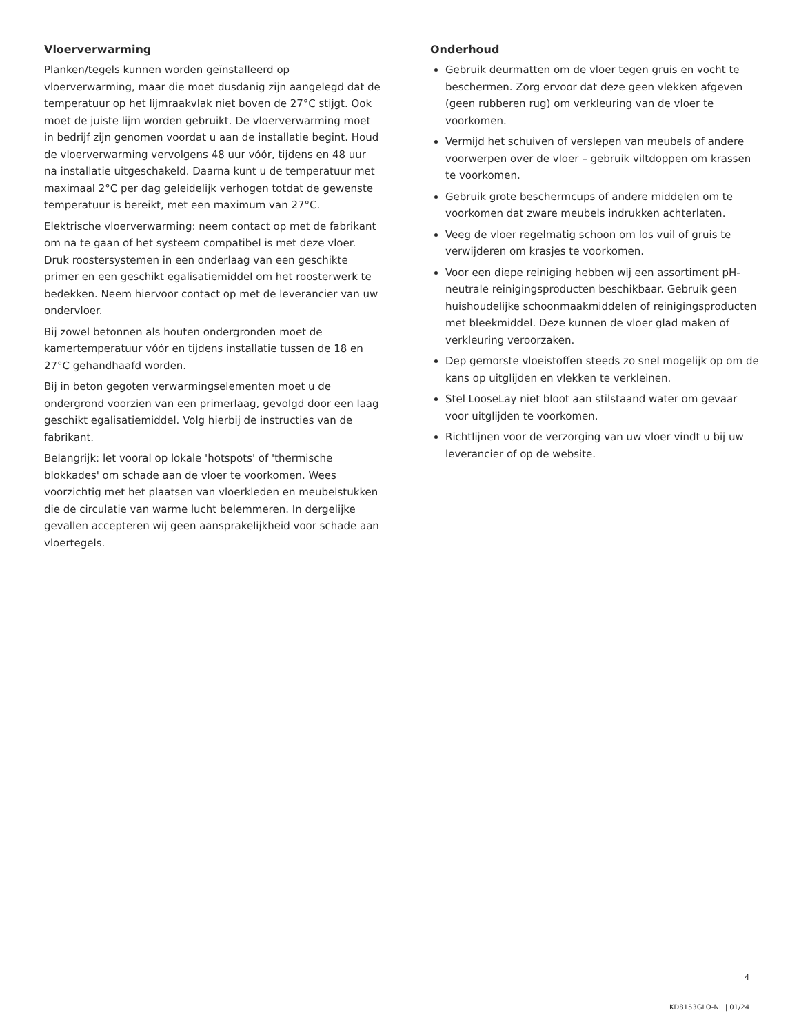Vloerverwarming
Planken/tegels kunnen worden geïnstalleerd op vloerverwarming, maar die moet dusdanig zijn aangelegd dat de temperatuur op het lijmraakvlak niet boven de 27°C stijgt. Ook moet de juiste lijm worden gebruikt. De vloerverwarming moet in bedrijf zijn genomen voordat u aan de installatie begint. Houd de vloerverwarming vervolgens 48 uur vóór, tijdens en 48 uur na installatie uitgeschakeld. Daarna kunt u de temperatuur met maximaal 2°C per dag geleidelijk verhogen totdat de gewenste temperatuur is bereikt, met een maximum van 27°C.
Elektrische vloerverwarming: neem contact op met de fabrikant om na te gaan of het systeem compatibel is met deze vloer. Druk roostersystemen in een onderlaag van een geschikte primer en een geschikt egalisatiemiddel om het roosterwerk te bedekken. Neem hiervoor contact op met de leverancier van uw ondervloer.
Bij zowel betonnen als houten ondergronden moet de kamertemperatuur vóór en tijdens installatie tussen de 18 en 27°C gehandhaafd worden.
Bij in beton gegoten verwarmingselementen moet u de ondergrond voorzien van een primerlaag, gevolgd door een laag geschikt egalisatiemiddel. Volg hierbij de instructies van de fabrikant.
Belangrijk: let vooral op lokale 'hotspots' of 'thermische blokkades' om schade aan de vloer te voorkomen. Wees voorzichtig met het plaatsen van vloerkleden en meubelstukken die de circulatie van warme lucht belemmeren. In dergelijke gevallen accepteren wij geen aansprakelijkheid voor schade aan vloertegels.
Onderhoud
Gebruik deurmatten om de vloer tegen gruis en vocht te beschermen. Zorg ervoor dat deze geen vlekken afgeven (geen rubberen rug) om verkleuring van de vloer te voorkomen.
Vermijd het schuiven of verslepen van meubels of andere voorwerpen over de vloer – gebruik viltdoppen om krassen te voorkomen.
Gebruik grote beschermcups of andere middelen om te voorkomen dat zware meubels indrukken achterlaten.
Veeg de vloer regelmatig schoon om los vuil of gruis te verwijderen om krasjes te voorkomen.
Voor een diepe reiniging hebben wij een assortiment pH-neutrale reinigingsproducten beschikbaar. Gebruik geen huishoudelijke schoonmaakmiddelen of reinigingsproducten met bleekmiddel. Deze kunnen de vloer glad maken of verkleuring veroorzaken.
Dep gemorste vloeistoffen steeds zo snel mogelijk op om de kans op uitglijden en vlekken te verkleinen.
Stel LooseLay niet bloot aan stilstaand water om gevaar voor uitglijden te voorkomen.
Richtlijnen voor de verzorging van uw vloer vindt u bij uw leverancier of op de website.
4
KD8153GLO-NL | 01/24